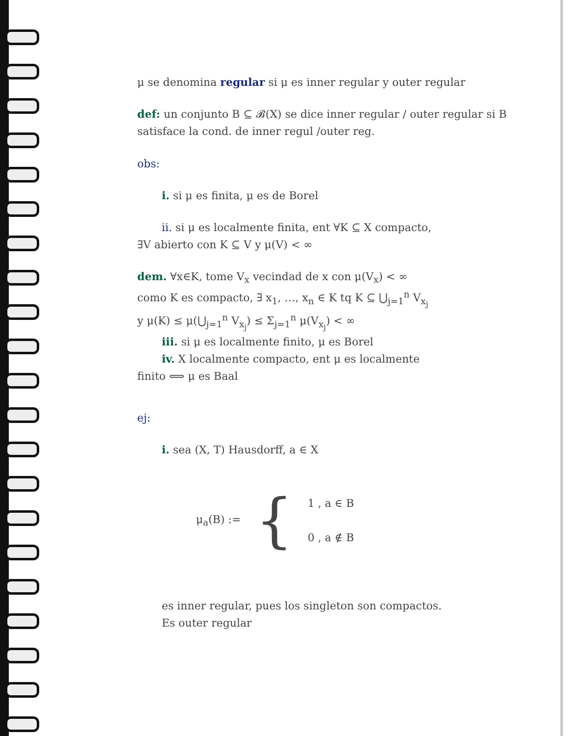μ se denomina regular si μ es inner regular y outer regular
def: un conjunto B ⊆ 𝓑(X) se dice inner regular / outer regular si B satisface la cond. de inner regul /outer reg.
obs:
i. si μ es finita, μ es de Borel
ii. si μ es localmente finita, ent ∀K ⊆ X compacto,
∃V abierto con K ⊆ V y μ(V) < ∞
dem. ∀x∈K, tome V<sub>x</sub> vecindad de x con μ(V<sub>x</sub>) < ∞
como K es compacto, ∃ x<sub>1</sub>, …, x<sub>n</sub> ∈ K tq K ⊆ ⋃<sub>j=1</sub><sup>n</sup> V<sub>x<sub>j</sub></sub>
y μ(K) ≤ μ(⋃<sub>j=1</sub><sup>n</sup> V<sub>x<sub>j</sub></sub>) ≤ Σ<sub>j=1</sub><sup>n</sup> μ(V<sub>x<sub>j</sub></sub>) < ∞
iii. si μ es localmente finito, μ es Borel
iv. X localmente compacto, ent μ es localmente
finito ⟺ μ es Baal
ej:
i. sea (X, T) Hausdorff, a ∈ X
μ<sub>a</sub>(B) := { 1 , a ∈ B
0 , a ∉ B
es inner regular, pues los singleton son compactos.
Es outer regular